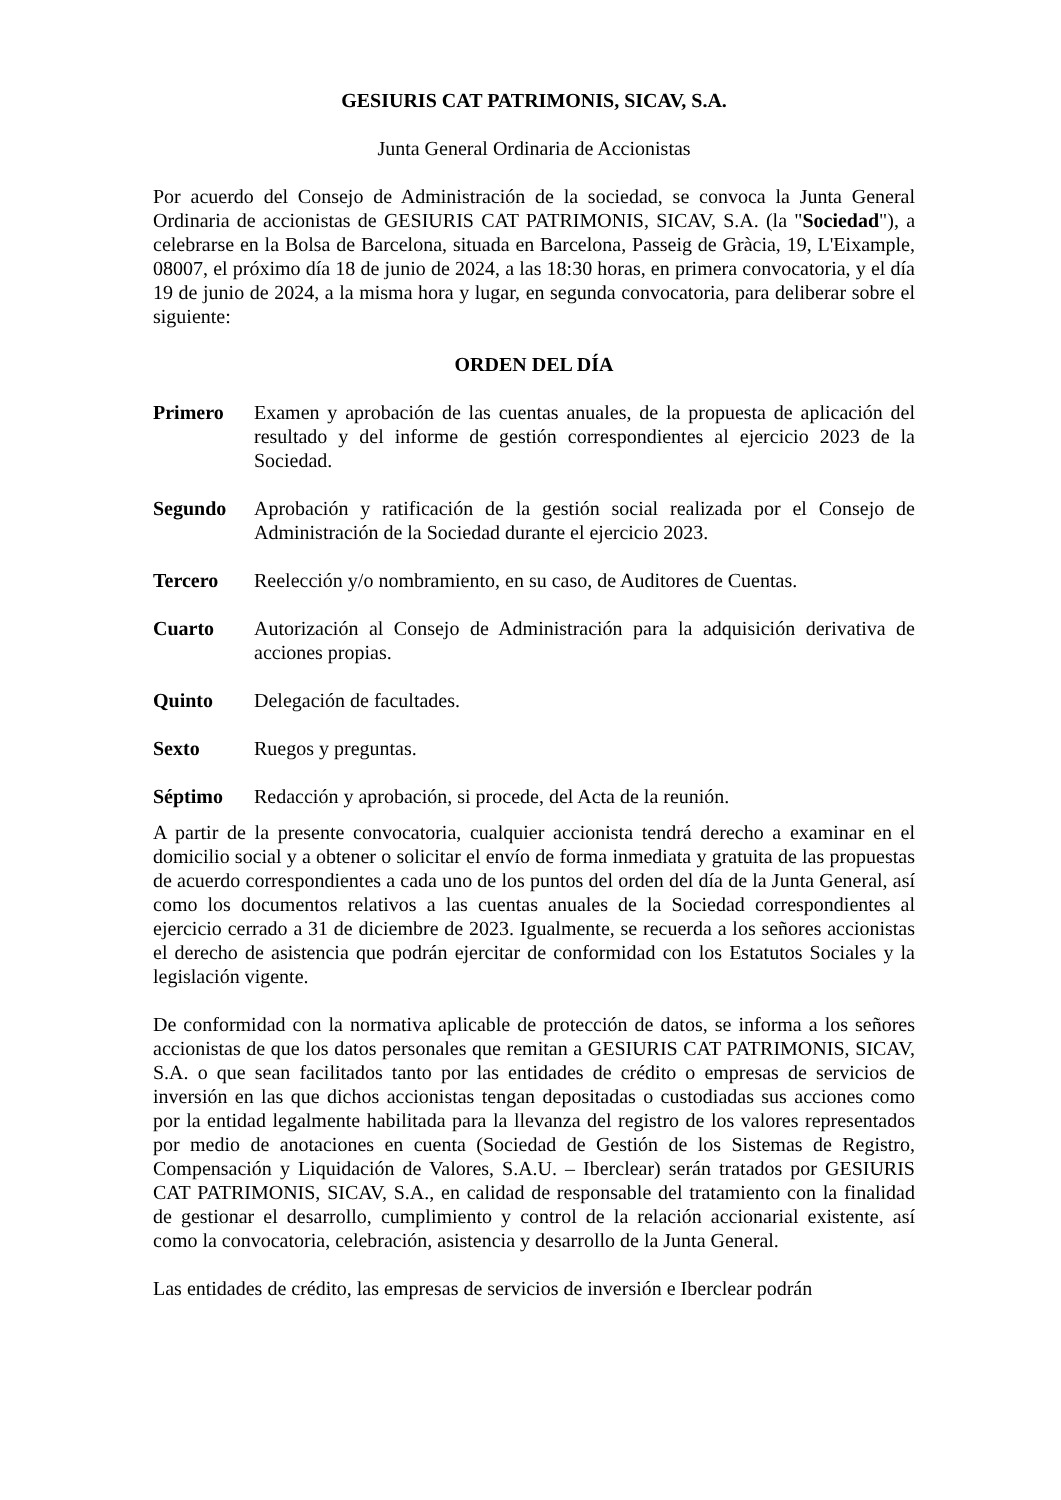GESIURIS CAT PATRIMONIS, SICAV, S.A.
Junta General Ordinaria de Accionistas
Por acuerdo del Consejo de Administración de la sociedad, se convoca la Junta General Ordinaria de accionistas de GESIURIS CAT PATRIMONIS, SICAV, S.A. (la "Sociedad"), a celebrarse en la Bolsa de Barcelona, situada en Barcelona, Passeig de Gràcia, 19, L'Eixample, 08007, el próximo día 18 de junio de 2024, a las 18:30 horas, en primera convocatoria, y el día 19 de junio de 2024, a la misma hora y lugar, en segunda convocatoria, para deliberar sobre el siguiente:
ORDEN DEL DÍA
Primero Examen y aprobación de las cuentas anuales, de la propuesta de aplicación del resultado y del informe de gestión correspondientes al ejercicio 2023 de la Sociedad.
Segundo Aprobación y ratificación de la gestión social realizada por el Consejo de Administración de la Sociedad durante el ejercicio 2023.
Tercero Reelección y/o nombramiento, en su caso, de Auditores de Cuentas.
Cuarto Autorización al Consejo de Administración para la adquisición derivativa de acciones propias.
Quinto Delegación de facultades.
Sexto Ruegos y preguntas.
Séptimo Redacción y aprobación, si procede, del Acta de la reunión.
A partir de la presente convocatoria, cualquier accionista tendrá derecho a examinar en el domicilio social y a obtener o solicitar el envío de forma inmediata y gratuita de las propuestas de acuerdo correspondientes a cada uno de los puntos del orden del día de la Junta General, así como los documentos relativos a las cuentas anuales de la Sociedad correspondientes al ejercicio cerrado a 31 de diciembre de 2023. Igualmente, se recuerda a los señores accionistas el derecho de asistencia que podrán ejercitar de conformidad con los Estatutos Sociales y la legislación vigente.
De conformidad con la normativa aplicable de protección de datos, se informa a los señores accionistas de que los datos personales que remitan a GESIURIS CAT PATRIMONIS, SICAV, S.A. o que sean facilitados tanto por las entidades de crédito o empresas de servicios de inversión en las que dichos accionistas tengan depositadas o custodiadas sus acciones como por la entidad legalmente habilitada para la llevanza del registro de los valores representados por medio de anotaciones en cuenta (Sociedad de Gestión de los Sistemas de Registro, Compensación y Liquidación de Valores, S.A.U. – Iberclear) serán tratados por GESIURIS CAT PATRIMONIS, SICAV, S.A., en calidad de responsable del tratamiento con la finalidad de gestionar el desarrollo, cumplimiento y control de la relación accionarial existente, así como la convocatoria, celebración, asistencia y desarrollo de la Junta General.
Las entidades de crédito, las empresas de servicios de inversión e Iberclear podrán